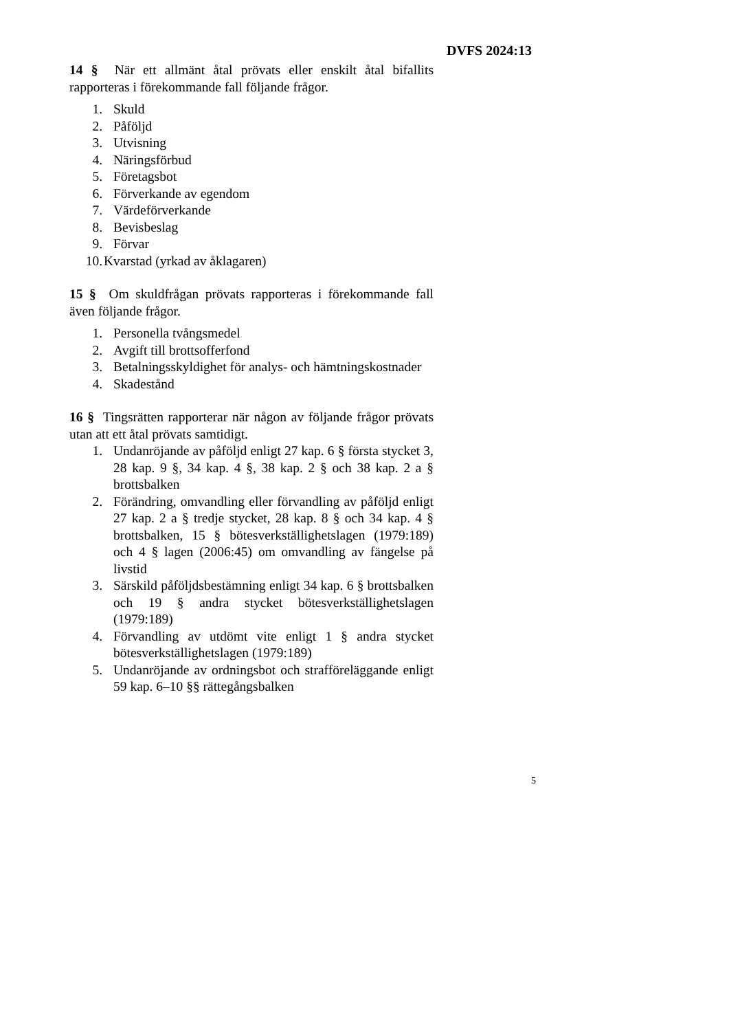DVFS 2024:13
14 § När ett allmänt åtal prövats eller enskilt åtal bifallits rapporteras i förekommande fall följande frågor.
1. Skuld
2. Påföljd
3. Utvisning
4. Näringsförbud
5. Företagsbot
6. Förverkande av egendom
7. Värdeförverkande
8. Bevisbeslag
9. Förvar
10. Kvarstad (yrkad av åklagaren)
15 § Om skuldfrågan prövats rapporteras i förekommande fall även följande frågor.
1. Personella tvångsmedel
2. Avgift till brottsofferfond
3. Betalningsskyldighet för analys- och hämtningskostnader
4. Skadestånd
16 § Tingsrätten rapporterar när någon av följande frågor prövats utan att ett åtal prövats samtidigt.
1. Undanröjande av påföljd enligt 27 kap. 6 § första stycket 3, 28 kap. 9 §, 34 kap. 4 §, 38 kap. 2 § och 38 kap. 2 a § brottsbalken
2. Förändring, omvandling eller förvandling av påföljd enligt 27 kap. 2 a § tredje stycket, 28 kap. 8 § och 34 kap. 4 § brottsbalken, 15 § bötesverkställighetslagen (1979:189) och 4 § lagen (2006:45) om omvandling av fängelse på livstid
3. Särskild påföljdsbestämning enligt 34 kap. 6 § brottsbalken och 19 § andra stycket bötesverkställighetslagen (1979:189)
4. Förvandling av utdömt vite enligt 1 § andra stycket bötesverkställighetslagen (1979:189)
5. Undanröjande av ordningsbot och strafföreläggande enligt 59 kap. 6–10 §§ rättegångsbalken
5